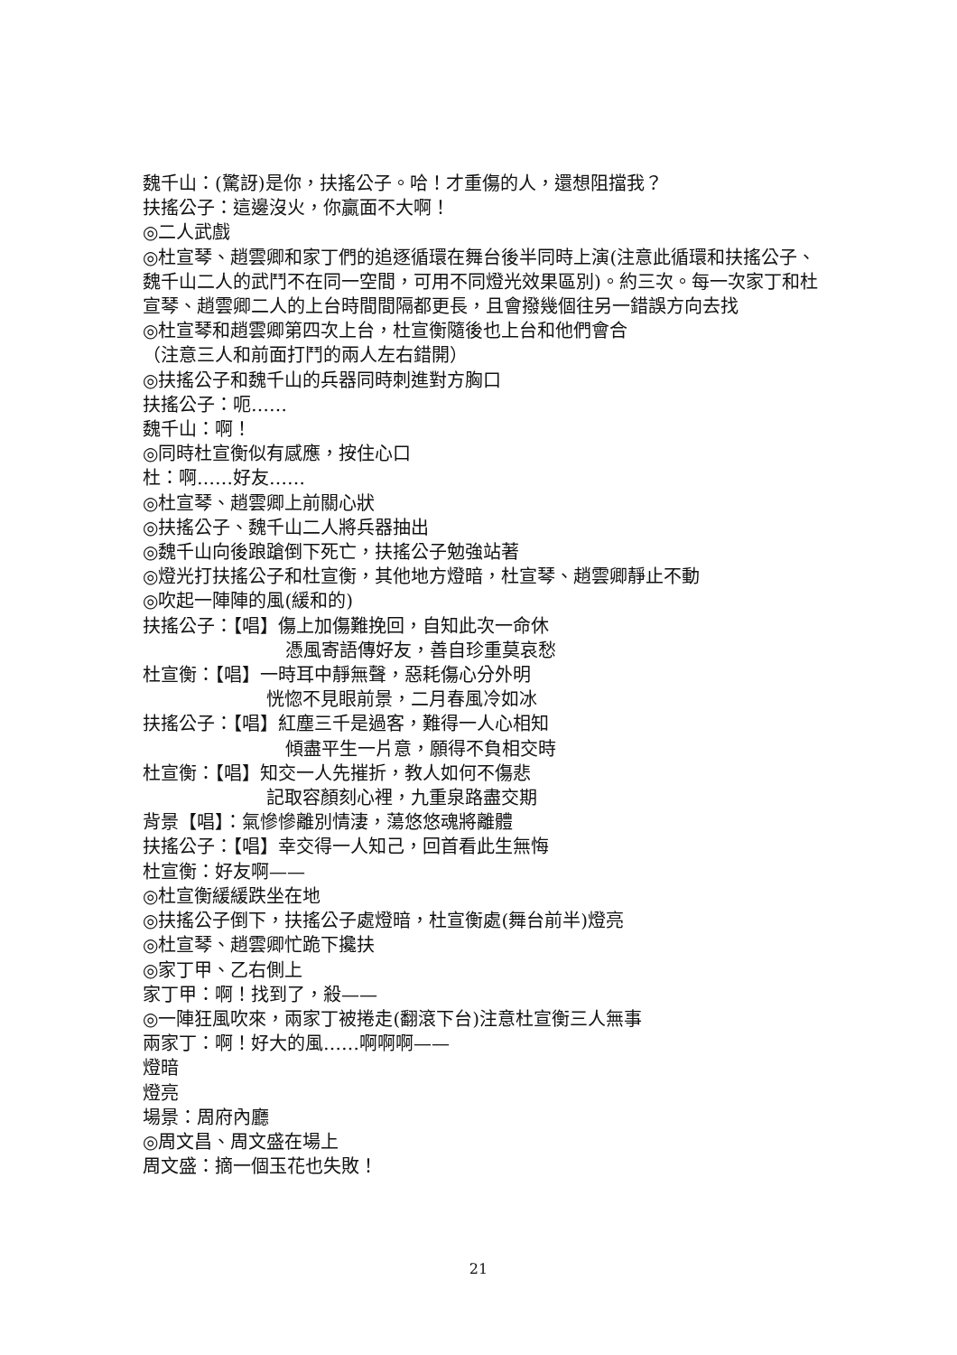魏千山：(驚訝)是你，扶搖公子。哈！才重傷的人，還想阻擋我？
扶搖公子：這邊沒火，你贏面不大啊！
◎二人武戲
◎杜宣琴、趙雲卿和家丁們的追逐循環在舞台後半同時上演(注意此循環和扶搖公子、魏千山二人的武鬥不在同一空間，可用不同燈光效果區別)。約三次。每一次家丁和杜宣琴、趙雲卿二人的上台時間間隔都更長，且會撥幾個往另一錯誤方向去找
◎杜宣琴和趙雲卿第四次上台，杜宣衡隨後也上台和他們會合
（注意三人和前面打鬥的兩人左右錯開）
◎扶搖公子和魏千山的兵器同時刺進對方胸口
扶搖公子：呃……
魏千山：啊！
◎同時杜宣衡似有感應，按住心口
杜：啊……好友……
◎杜宣琴、趙雲卿上前關心狀
◎扶搖公子、魏千山二人將兵器抽出
◎魏千山向後踉蹌倒下死亡，扶搖公子勉強站著
◎燈光打扶搖公子和杜宣衡，其他地方燈暗，杜宣琴、趙雲卿靜止不動
◎吹起一陣陣的風(緩和的)
扶搖公子：【唱】傷上加傷難挽回，自知此次一命休
憑風寄語傳好友，善自珍重莫哀愁
杜宣衡：【唱】一時耳中靜無聲，惡耗傷心分外明
恍惚不見眼前景，二月春風冷如冰
扶搖公子：【唱】紅塵三千是過客，難得一人心相知
傾盡平生一片意，願得不負相交時
杜宣衡：【唱】知交一人先摧折，教人如何不傷悲
記取容顏刻心裡，九重泉路盡交期
背景【唱】：氣慘慘離別情淒，蕩悠悠魂將離體
扶搖公子：【唱】幸交得一人知己，回首看此生無悔
杜宣衡：好友啊——
◎杜宣衡緩緩跌坐在地
◎扶搖公子倒下，扶搖公子處燈暗，杜宣衡處(舞台前半)燈亮
◎杜宣琴、趙雲卿忙跪下攙扶
◎家丁甲、乙右側上
家丁甲：啊！找到了，殺——
◎一陣狂風吹來，兩家丁被捲走(翻滾下台)注意杜宣衡三人無事
兩家丁：啊！好大的風……啊啊啊——
燈暗
燈亮
場景：周府內廳
◎周文昌、周文盛在場上
周文盛：摘一個玉花也失敗！
21